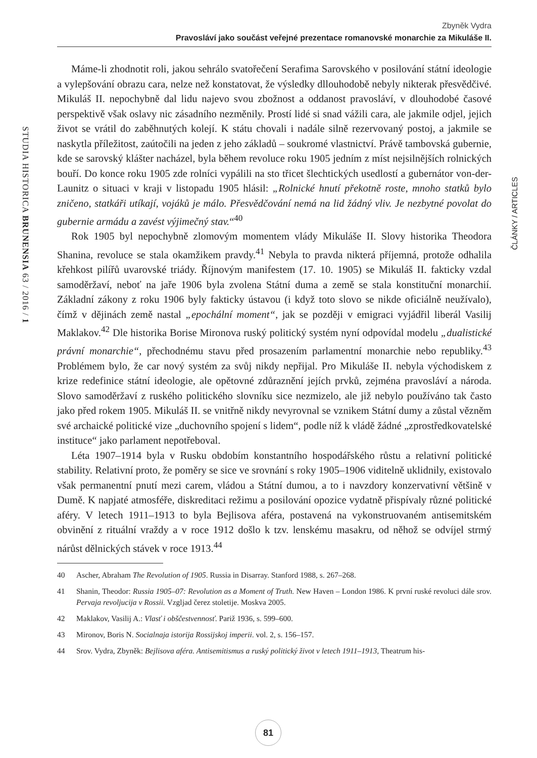Zbyněk Vydra
Pravosláví jako součást veřejné prezentace romanovské monarchie za Mikuláše II.
STUDIA HISTORICA BRUNENSIA 63 / 2016 / 1
Máme-li zhodnotit roli, jakou sehrálo svatořečení Serafima Sarovského v posilování státní ideologie a vylepšování obrazu cara, nelze než konstatovat, že výsledky dllouhodobě nebyly nikterak přesvědčivé. Mikuláš II. nepochybně dal lidu najevo svou zbožnost a oddanost pravosláví, v dlouhodobé časové perspektivě však oslavy nic zásadního nezměnily. Prostí lidé si snad vážili cara, ale jakmile odjel, jejich život se vrátil do zaběhnutých kolejí. K státu chovali i nadále silně rezervovaný postoj, a jakmile se naskytla příležitost, zaútočili na jeden z jeho základů – soukromé vlastnictví. Právě tambovská gubernie, kde se sarovský klášter nacházel, byla během revoluce roku 1905 jedním z míst nejsilnějších rolnických bouří. Do konce roku 1905 zde rolníci vypálili na sto třicet šlechtických usedlostí a gubernátor von-der-Launitz o situaci v kraji v listopadu 1905 hlásil: „Rolnické hnutí překotně roste, mnoho statků bylo zničeno, statkáři utíkají, vojáků je málo. Přesvědčování nemá na lid žádný vliv. Je nezbytné povolat do gubernie armádu a zavést výjimečný stav.“<sup>40</sup>
Rok 1905 byl nepochybně zlomovým momentem vlády Mikuláše II. Slovy historika Theodora Shanina, revoluce se stala okamžikem pravdy.<sup>41</sup> Nebyla to pravda nikterá příjemná, protože odhalila křehkost pilířů uvarovské triády. Říjnovým manifestem (17. 10. 1905) se Mikuláš II. fakticky vzdal samoděržaví, neboť na jaře 1906 byla zvolena Státní duma a země se stala konstituční monarchií. Základní zákony z roku 1906 byly fakticky ústavou (i když toto slovo se nikde oficiálně neužívalo), čímž v dějinách země nastal „epochální moment“, jak se později v emigraci vyjádřil liberál Vasilij Maklakov.<sup>42</sup> Dle historika Borise Mironova ruský politický systém nyní odpovídal modelu „dualistické právní monarchie“, přechodnému stavu před prosazením parlamentní monarchie nebo republiky.<sup>43</sup> Problémem bylo, že car nový systém za svůj nikdy nepřijal. Pro Mikuláše II. nebyla východiskem z krize redefinice státní ideologie, ale opětovné zdůraznění jejích prvků, zejména pravosláví a národa. Slovo samoděržaví z ruského politického slovníku sice nezmizelo, ale již nebylo používáno tak často jako před rokem 1905. Mikuláš II. se vnitřně nikdy nevyrovnal se vznikem Státní dumy a zůstal vězněm své archaické politické vize „duchovního spojení s lidem“, podle níž k vládě žádné „zprostředkovatelské instituce“ jako parlament nepotřeboval.
Léta 1907–1914 byla v Rusku obdobím konstantního hospodářského růstu a relativní politické stability. Relativní proto, že poměry se sice ve srovnání s roky 1905–1906 viditelně uklidnily, existovalo však permanentní pnutí mezi carem, vládou a Státní dumou, a to i navzdory konzervativní většině v Dumě. K napjaté atmosféře, diskreditaci režimu a posilování opozice vydatně přispívaly různé politické aféry. V letech 1911–1913 to byla Bejlisova aféra, postavená na vykonstruovaném antisemitském obvinění z rituální vraždy a v roce 1912 došlo k tzv. lenskému masakru, od něhož se odvíjel strmý nárůst dělnických stávek v roce 1913.<sup>44</sup>
40 Ascher, Abraham The Revolution of 1905. Russia in Disarray. Stanford 1988, s. 267–268.
41 Shanin, Theodor: Russia 1905–07: Revolution as a Moment of Truth. New Haven – London 1986. K první ruské revoluci dále srov. Pervaja revoljucija v Rossii. Vzgljad čerez stoletije. Moskva 2005.
42 Maklakov, Vasilij A.: Vlasť i obščestvennosť. Pariž 1936, s. 599–600.
43 Mironov, Boris N. Socialnaja istorija Rossijskoj imperii. vol. 2, s. 156–157.
44 Srov. Vydra, Zbyněk: Bejlisova aféra. Antisemitismus a ruský politický život v letech 1911–1913, Theatrum his-
ČLÁNKY / ARTICLES
81